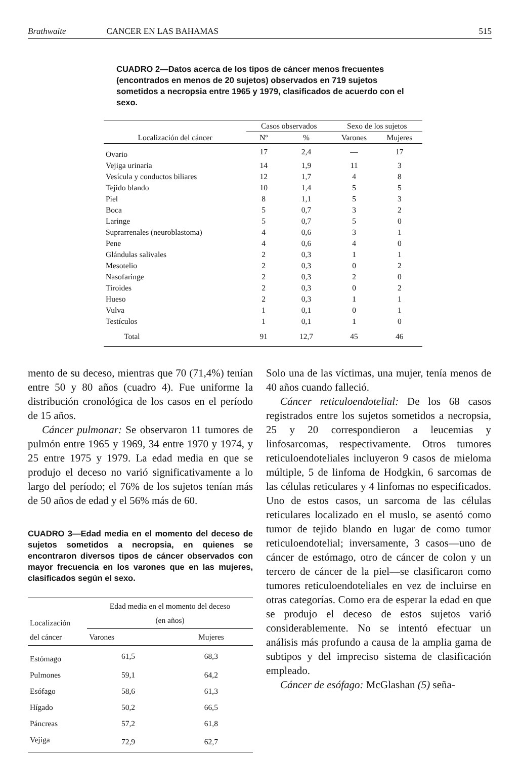Brathwaite CANCER EN LAS BAHAMAS
515
CUADRO 2—Datos acerca de los tipos de cáncer menos frecuentes (encontrados en menos de 20 sujetos) observados en 719 sujetos sometidos a necropsia entre 1965 y 1979, clasificados de acuerdo con el sexo.
| Localización del cáncer | Casos observados | | Sexo de los sujetos | |
| --- | --- | --- | --- | --- |
| | Nº | % | Varones | Mujeres |
| Ovario | 17 | 2,4 | — | 17 |
| Vejiga urinaria | 14 | 1,9 | 11 | 3 |
| Vesícula y conductos biliares | 12 | 1,7 | 4 | 8 |
| Tejido blando | 10 | 1,4 | 5 | 5 |
| Piel | 8 | 1,1 | 5 | 3 |
| Boca | 5 | 0,7 | 3 | 2 |
| Laringe | 5 | 0,7 | 5 | 0 |
| Suprarrenales (neuroblastoma) | 4 | 0,6 | 3 | 1 |
| Pene | 4 | 0,6 | 4 | 0 |
| Glándulas salivales | 2 | 0,3 | 1 | 1 |
| Mesotelio | 2 | 0,3 | 0 | 2 |
| Nasofaringe | 2 | 0,3 | 2 | 0 |
| Tiroides | 2 | 0,3 | 0 | 2 |
| Hueso | 2 | 0,3 | 1 | 1 |
| Vulva | 1 | 0,1 | 0 | 1 |
| Testículos | 1 | 0,1 | 1 | 0 |
| Total | 91 | 12,7 | 45 | 46 |
mento de su deceso, mientras que 70 (71,4%) tenían entre 50 y 80 años (cuadro 4). Fue uniforme la distribución cronológica de los casos en el período de 15 años.
Cáncer pulmonar: Se observaron 11 tumores de pulmón entre 1965 y 1969, 34 entre 1970 y 1974, y 25 entre 1975 y 1979. La edad media en que se produjo el deceso no varió significativamente a lo largo del período; el 76% de los sujetos tenían más de 50 años de edad y el 56% más de 60.
CUADRO 3—Edad media en el momento del deceso de sujetos sometidos a necropsia, en quienes se encontraron diversos tipos de cáncer observados con mayor frecuencia en los varones que en las mujeres, clasificados según el sexo.
| Localización del cáncer | Edad media en el momento del deceso (en años) | |
| --- | --- | --- |
| | Varones | Mujeres |
| Estómago | 61,5 | 68,3 |
| Pulmones | 59,1 | 64,2 |
| Esófago | 58,6 | 61,3 |
| Hígado | 50,2 | 66,5 |
| Páncreas | 57,2 | 61,8 |
| Vejiga | 72,9 | 62,7 |
Solo una de las víctimas, una mujer, tenía menos de 40 años cuando falleció.
Cáncer reticuloendotelial: De los 68 casos registrados entre los sujetos sometidos a necropsia, 25 y 20 correspondieron a leucemias y linfosarcomas, respectivamente. Otros tumores reticuloendoteliales incluyeron 9 casos de mieloma múltiple, 5 de linfoma de Hodgkin, 6 sarcomas de las células reticulares y 4 linfomas no especificados. Uno de estos casos, un sarcoma de las células reticulares localizado en el muslo, se asentó como tumor de tejido blando en lugar de como tumor reticuloendotelial; inversamente, 3 casos—uno de cáncer de estómago, otro de cáncer de colon y un tercero de cáncer de la piel—se clasificaron como tumores reticuloendoteliales en vez de incluirse en otras categorías. Como era de esperar la edad en que se produjo el deceso de estos sujetos varió considerablemente. No se intentó efectuar un análisis más profundo a causa de la amplia gama de subtipos y del impreciso sistema de clasificación empleado.
Cáncer de esófago: McGlashan (5) seña-